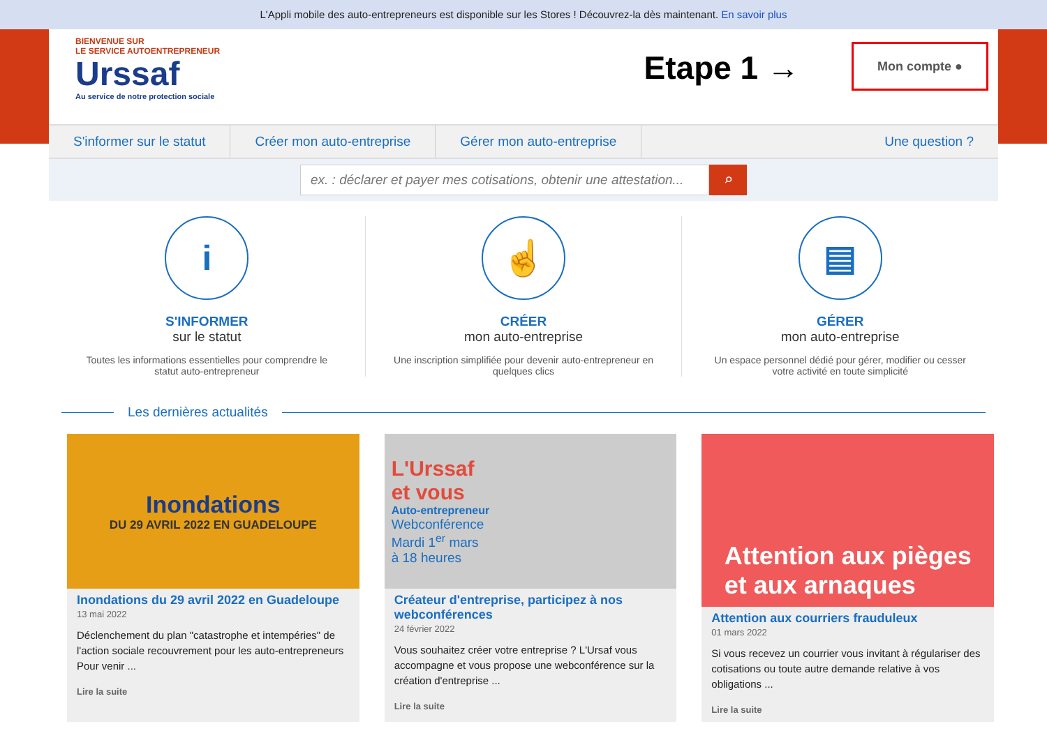L'Appli mobile des auto-entrepreneurs est disponible sur les Stores ! Découvrez-la dès maintenant. En savoir plus
BIENVENUE SUR
LE SERVICE AUTOENTREPRENEUR
Urssaf
Au service de notre protection sociale
Etape 1 → Mon compte ●
S'informer sur le statut Créer mon auto-entreprise Gérer mon auto-entreprise Une question ?
ex. : déclarer et payer mes cotisations, obtenir une attestation...
⌕
i
S'INFORMER
sur le statut
Toutes les informations essentielles pour comprendre le statut auto-entrepreneur
☝
CRÉER
mon auto-entreprise
Une inscription simplifiée pour devenir auto-entrepreneur en quelques clics
▤
GÉRER
mon auto-entreprise
Un espace personnel dédié pour gérer, modifier ou cesser votre activité en toute simplicité
Les dernières actualités
Inondations
DU 29 AVRIL 2022 EN GUADELOUPE
Inondations du 29 avril 2022 en Guadeloupe
13 mai 2022
Déclenchement du plan "catastrophe et intempéries" de l'action sociale recouvrement pour les auto-entrepreneurs Pour venir ...
Lire la suite
L'Urssaf
et vous
Auto-entrepreneur
Webconférence
Mardi 1<sup>er</sup> mars
à 18 heures
Créateur d'entreprise, participez à nos webconférences
24 février 2022
Vous souhaitez créer votre entreprise ? L'Ursaf vous accompagne et vous propose une webconférence sur la création d'entreprise ...
Lire la suite
Attention aux pièges
et aux arnaques
Attention aux courriers frauduleux
01 mars 2022
Si vous recevez un courrier vous invitant à régulariser des cotisations ou toute autre demande relative à vos obligations ...
Lire la suite